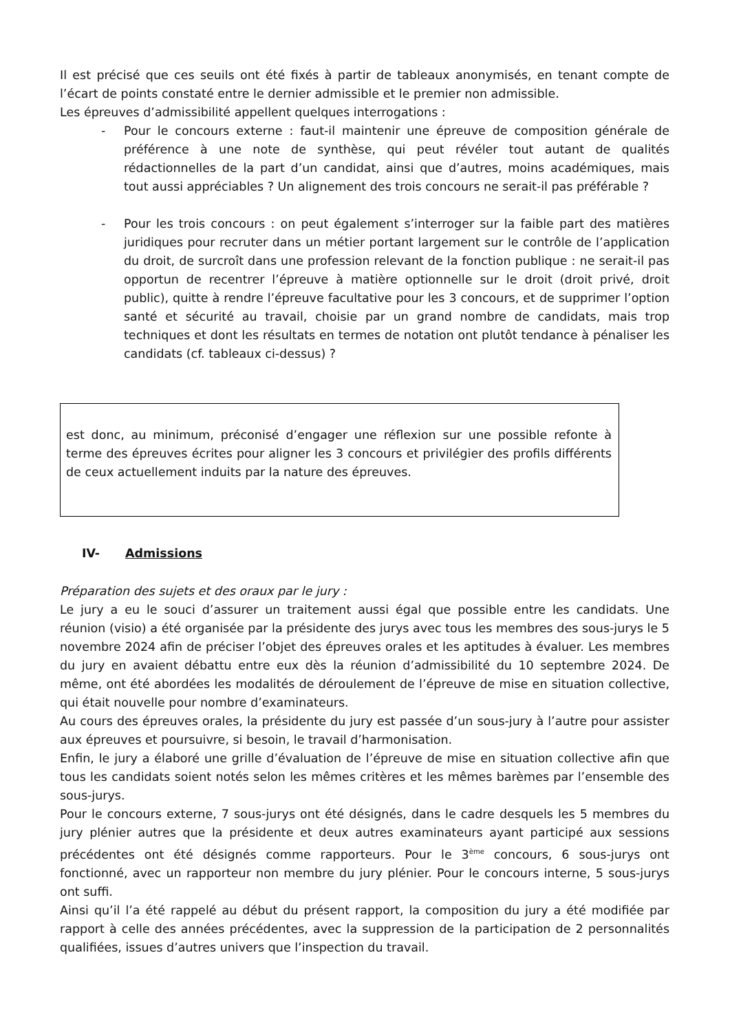Il est précisé que ces seuils ont été fixés à partir de tableaux anonymisés, en tenant compte de l’écart de points constaté entre le dernier admissible et le premier non admissible.
Les épreuves d’admissibilité appellent quelques interrogations :
- Pour le concours externe : faut-il maintenir une épreuve de composition générale de préférence à une note de synthèse, qui peut révéler tout autant de qualités rédactionnelles de la part d’un candidat, ainsi que d’autres, moins académiques, mais tout aussi appréciables ? Un alignement des trois concours ne serait-il pas préférable ?
- Pour les trois concours : on peut également s’interroger sur la faible part des matières juridiques pour recruter dans un métier portant largement sur le contrôle de l’application du droit, de surcroît dans une profession relevant de la fonction publique : ne serait-il pas opportun de recentrer l’épreuve à matière optionnelle sur le droit (droit privé, droit public), quitte à rendre l’épreuve facultative pour les 3 concours, et de supprimer l’option santé et sécurité au travail, choisie par un grand nombre de candidats, mais trop techniques et dont les résultats en termes de notation ont plutôt tendance à pénaliser les candidats (cf. tableaux ci-dessus) ?
est donc, au minimum, préconisé d’engager une réflexion sur une possible refonte à terme des épreuves écrites pour aligner les 3 concours et privilégier des profils différents de ceux actuellement induits par la nature des épreuves.
IV- Admissions
Préparation des sujets et des oraux par le jury :
Le jury a eu le souci d’assurer un traitement aussi égal que possible entre les candidats. Une réunion (visio) a été organisée par la présidente des jurys avec tous les membres des sous-jurys le 5 novembre 2024 afin de préciser l’objet des épreuves orales et les aptitudes à évaluer. Les membres du jury en avaient débattu entre eux dès la réunion d’admissibilité du 10 septembre 2024. De même, ont été abordées les modalités de déroulement de l’épreuve de mise en situation collective, qui était nouvelle pour nombre d’examinateurs.
Au cours des épreuves orales, la présidente du jury est passée d’un sous-jury à l’autre pour assister aux épreuves et poursuivre, si besoin, le travail d’harmonisation.
Enfin, le jury a élaboré une grille d’évaluation de l’épreuve de mise en situation collective afin que tous les candidats soient notés selon les mêmes critères et les mêmes barèmes par l’ensemble des sous-jurys.
Pour le concours externe, 7 sous-jurys ont été désignés, dans le cadre desquels les 5 membres du jury plénier autres que la présidente et deux autres examinateurs ayant participé aux sessions précédentes ont été désignés comme rapporteurs. Pour le 3<sup>ème</sup> concours, 6 sous-jurys ont fonctionné, avec un rapporteur non membre du jury plénier. Pour le concours interne, 5 sous-jurys ont suffi.
Ainsi qu’il l’a été rappelé au début du présent rapport, la composition du jury a été modifiée par rapport à celle des années précédentes, avec la suppression de la participation de 2 personnalités qualifiées, issues d’autres univers que l’inspection du travail.